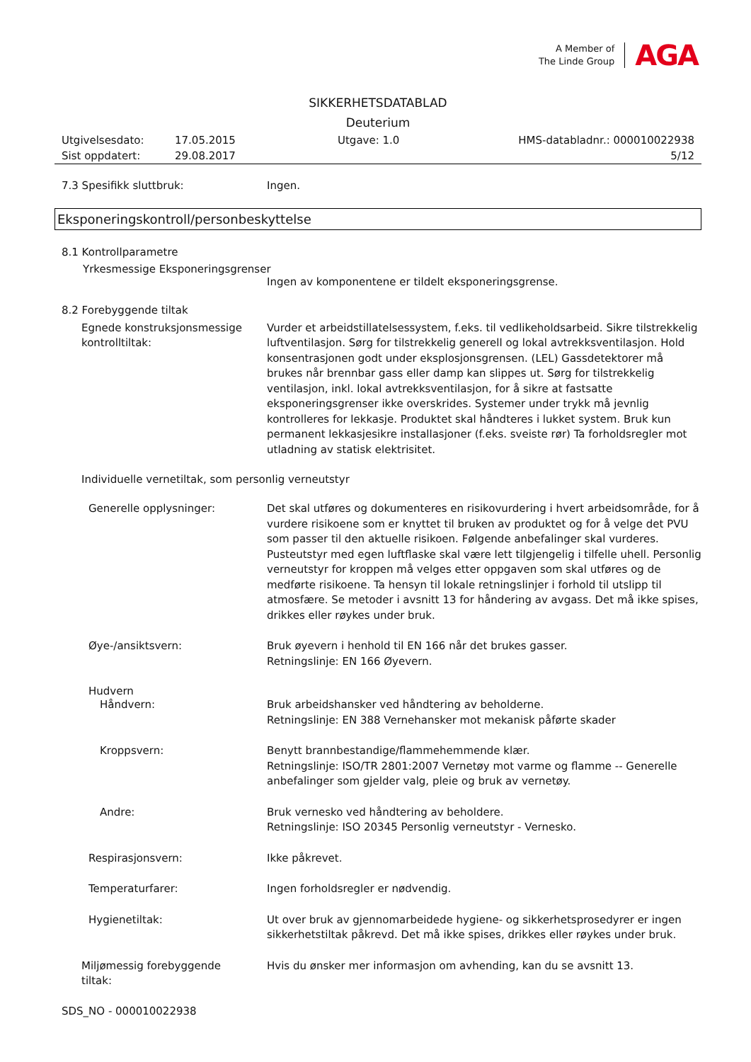A Member of
The Linde Group
AGA
SIKKERHETSDATABLAD
Deuterium
Utgivelsesdato: 17.05.2015 Utgave: 1.0 HMS-databladnr.: 000010022938 Sist oppdatert: 29.08.2017 5/12
7.3 Spesifikk sluttbruk: Ingen.
Eksponeringskontroll/personbeskyttelse
8.1 Kontrollparametre
Yrkesmessige Eksponeringsgrenser
Ingen av komponentene er tildelt eksponeringsgrense.
8.2 Forebyggende tiltak
Egnede konstruksjonsmessige kontrolltiltak: Vurder et arbeidstillatelsessystem, f.eks. til vedlikeholdsarbeid. Sikre tilstrekkelig luftventilasjon. Sørg for tilstrekkelig generell og lokal avtrekksventilasjon. Hold konsentrasjonen godt under eksplosjonsgrensen. (LEL) Gassdetektorer må brukes når brennbar gass eller damp kan slippes ut. Sørg for tilstrekkelig ventilasjon, inkl. lokal avtrekksventilasjon, for å sikre at fastsatte eksponeringsgrenser ikke overskrides. Systemer under trykk må jevnlig kontrolleres for lekkasje. Produktet skal håndteres i lukket system. Bruk kun permanent lekkasjesikre installasjoner (f.eks. sveiste rør) Ta forholdsregler mot utladning av statisk elektrisitet.
Individuelle vernetiltak, som personlig verneutstyr
Generelle opplysninger: Det skal utføres og dokumenteres en risikovurdering i hvert arbeidsområde, for å vurdere risikoene som er knyttet til bruken av produktet og for å velge det PVU som passer til den aktuelle risikoen. Følgende anbefalinger skal vurderes. Pusteutstyr med egen luftflaske skal være lett tilgjengelig i tilfelle uhell. Personlig verneutstyr for kroppen må velges etter oppgaven som skal utføres og de medførte risikoene. Ta hensyn til lokale retningslinjer i forhold til utslipp til atmosfære. Se metoder i avsnitt 13 for håndering av avgass. Det må ikke spises, drikkes eller røykes under bruk.
Øye-/ansiktsvern: Bruk øyevern i henhold til EN 166 når det brukes gasser.
Retningslinje: EN 166 Øyevern.
Hudvern
Håndvern: Bruk arbeidshansker ved håndtering av beholderne.
Retningslinje: EN 388 Vernehansker mot mekanisk påførte skader
Kroppsvern: Benytt brannbestandige/flammehemmende klær.
Retningslinje: ISO/TR 2801:2007 Vernetøy mot varme og flamme -- Generelle anbefalinger som gjelder valg, pleie og bruk av vernetøy.
Andre: Bruk vernesko ved håndtering av beholdere.
Retningslinje: ISO 20345 Personlig verneutstyr - Vernesko.
Respirasjonsvern: Ikke påkrevet.
Temperaturfarer: Ingen forholdsregler er nødvendig.
Hygienetiltak: Ut over bruk av gjennomarbeidede hygiene- og sikkerhetsprosedyrer er ingen sikkerhetstiltak påkrevd. Det må ikke spises, drikkes eller røykes under bruk.
Miljømessig forebyggende tiltak: Hvis du ønsker mer informasjon om avhending, kan du se avsnitt 13.
SDS_NO - 000010022938